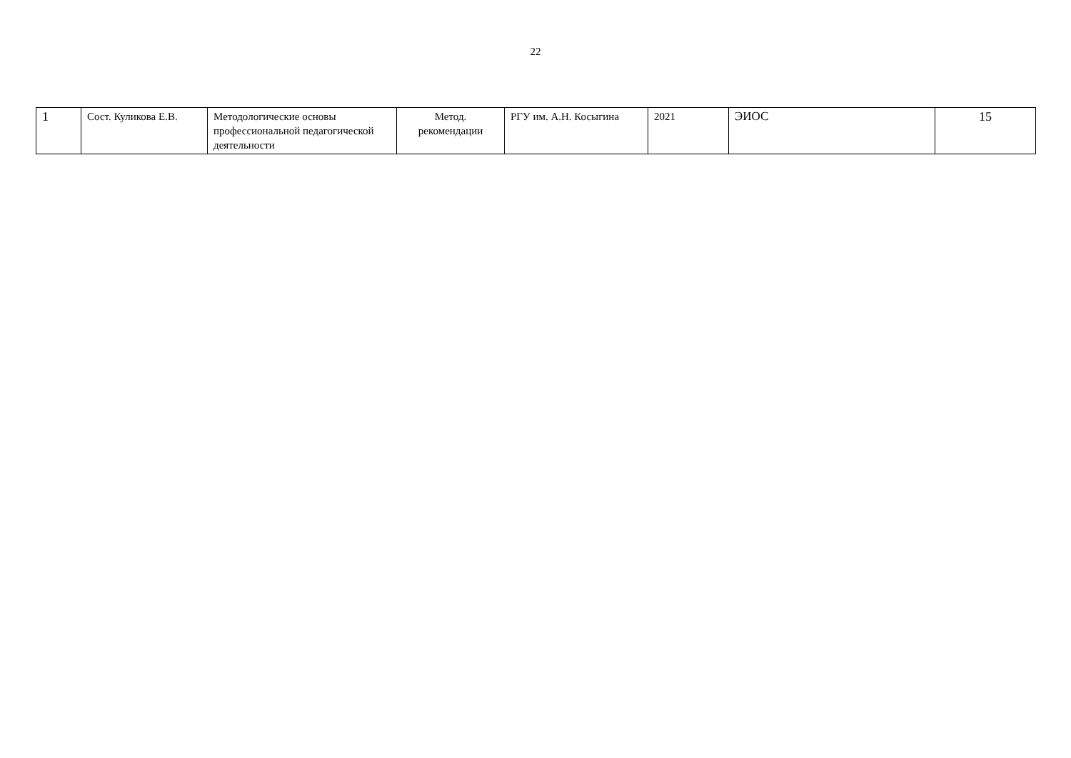22
| 1 | Сост. Куликова Е.В. | Методологические основы профессиональной педагогической деятельности | Метод. рекомендации | РГУ им. А.Н. Косыгина | 2021 | ЭИОС | 15 |